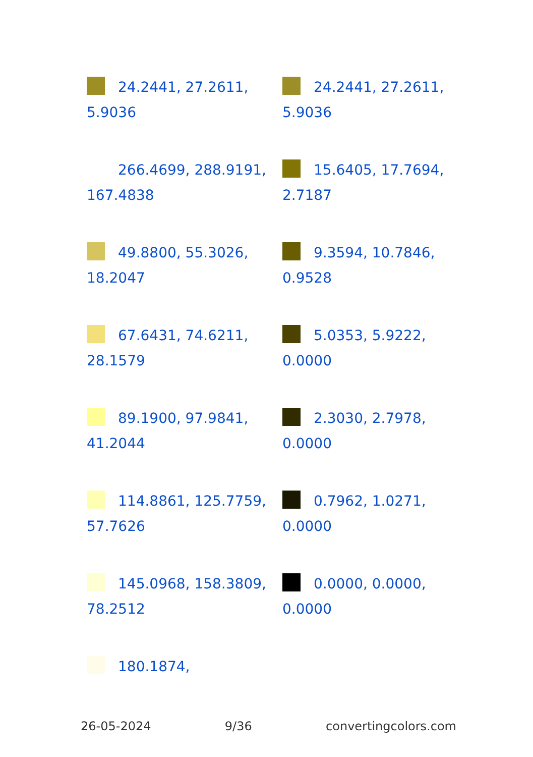24.2441, 27.2611, 5.9036
24.2441, 27.2611, 5.9036
266.4699, 288.9191, 167.4838
15.6405, 17.7694, 2.7187
49.8800, 55.3026, 18.2047
9.3594, 10.7846, 0.9528
67.6431, 74.6211, 28.1579
5.0353, 5.9222, 0.0000
89.1900, 97.9841, 41.2044
2.3030, 2.7978, 0.0000
114.8861, 125.7759, 57.7626
0.7962, 1.0271, 0.0000
145.0968, 158.3809, 78.2512
0.0000, 0.0000, 0.0000
180.1874,
26-05-2024 9/36 convertingcolors.com